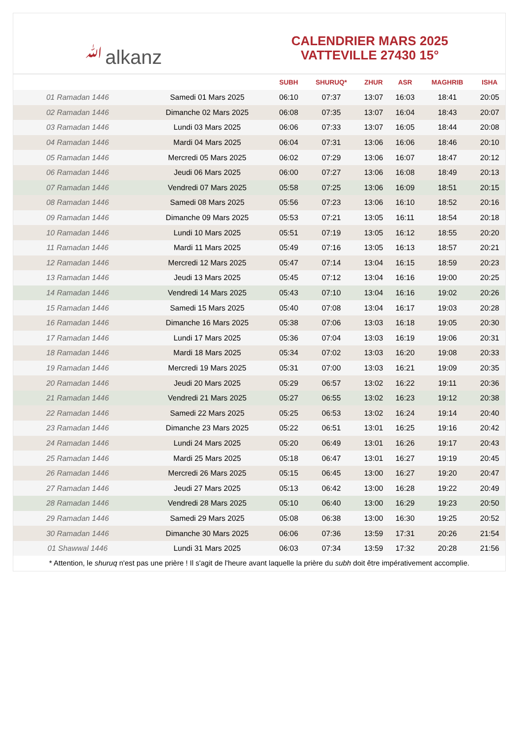ﷲalkanz
CALENDRIER MARS 2025
VATTEVILLE 27430 15°
| | | SUBH | SHURUQ* | ZHUR | ASR | MAGHRIB | ISHA |
| --- | --- | --- | --- | --- | --- | --- | --- |
| 01 Ramadan 1446 | Samedi 01 Mars 2025 | 06:10 | 07:37 | 13:07 | 16:03 | 18:41 | 20:05 |
| 02 Ramadan 1446 | Dimanche 02 Mars 2025 | 06:08 | 07:35 | 13:07 | 16:04 | 18:43 | 20:07 |
| 03 Ramadan 1446 | Lundi 03 Mars 2025 | 06:06 | 07:33 | 13:07 | 16:05 | 18:44 | 20:08 |
| 04 Ramadan 1446 | Mardi 04 Mars 2025 | 06:04 | 07:31 | 13:06 | 16:06 | 18:46 | 20:10 |
| 05 Ramadan 1446 | Mercredi 05 Mars 2025 | 06:02 | 07:29 | 13:06 | 16:07 | 18:47 | 20:12 |
| 06 Ramadan 1446 | Jeudi 06 Mars 2025 | 06:00 | 07:27 | 13:06 | 16:08 | 18:49 | 20:13 |
| 07 Ramadan 1446 | Vendredi 07 Mars 2025 | 05:58 | 07:25 | 13:06 | 16:09 | 18:51 | 20:15 |
| 08 Ramadan 1446 | Samedi 08 Mars 2025 | 05:56 | 07:23 | 13:06 | 16:10 | 18:52 | 20:16 |
| 09 Ramadan 1446 | Dimanche 09 Mars 2025 | 05:53 | 07:21 | 13:05 | 16:11 | 18:54 | 20:18 |
| 10 Ramadan 1446 | Lundi 10 Mars 2025 | 05:51 | 07:19 | 13:05 | 16:12 | 18:55 | 20:20 |
| 11 Ramadan 1446 | Mardi 11 Mars 2025 | 05:49 | 07:16 | 13:05 | 16:13 | 18:57 | 20:21 |
| 12 Ramadan 1446 | Mercredi 12 Mars 2025 | 05:47 | 07:14 | 13:04 | 16:15 | 18:59 | 20:23 |
| 13 Ramadan 1446 | Jeudi 13 Mars 2025 | 05:45 | 07:12 | 13:04 | 16:16 | 19:00 | 20:25 |
| 14 Ramadan 1446 | Vendredi 14 Mars 2025 | 05:43 | 07:10 | 13:04 | 16:16 | 19:02 | 20:26 |
| 15 Ramadan 1446 | Samedi 15 Mars 2025 | 05:40 | 07:08 | 13:04 | 16:17 | 19:03 | 20:28 |
| 16 Ramadan 1446 | Dimanche 16 Mars 2025 | 05:38 | 07:06 | 13:03 | 16:18 | 19:05 | 20:30 |
| 17 Ramadan 1446 | Lundi 17 Mars 2025 | 05:36 | 07:04 | 13:03 | 16:19 | 19:06 | 20:31 |
| 18 Ramadan 1446 | Mardi 18 Mars 2025 | 05:34 | 07:02 | 13:03 | 16:20 | 19:08 | 20:33 |
| 19 Ramadan 1446 | Mercredi 19 Mars 2025 | 05:31 | 07:00 | 13:03 | 16:21 | 19:09 | 20:35 |
| 20 Ramadan 1446 | Jeudi 20 Mars 2025 | 05:29 | 06:57 | 13:02 | 16:22 | 19:11 | 20:36 |
| 21 Ramadan 1446 | Vendredi 21 Mars 2025 | 05:27 | 06:55 | 13:02 | 16:23 | 19:12 | 20:38 |
| 22 Ramadan 1446 | Samedi 22 Mars 2025 | 05:25 | 06:53 | 13:02 | 16:24 | 19:14 | 20:40 |
| 23 Ramadan 1446 | Dimanche 23 Mars 2025 | 05:22 | 06:51 | 13:01 | 16:25 | 19:16 | 20:42 |
| 24 Ramadan 1446 | Lundi 24 Mars 2025 | 05:20 | 06:49 | 13:01 | 16:26 | 19:17 | 20:43 |
| 25 Ramadan 1446 | Mardi 25 Mars 2025 | 05:18 | 06:47 | 13:01 | 16:27 | 19:19 | 20:45 |
| 26 Ramadan 1446 | Mercredi 26 Mars 2025 | 05:15 | 06:45 | 13:00 | 16:27 | 19:20 | 20:47 |
| 27 Ramadan 1446 | Jeudi 27 Mars 2025 | 05:13 | 06:42 | 13:00 | 16:28 | 19:22 | 20:49 |
| 28 Ramadan 1446 | Vendredi 28 Mars 2025 | 05:10 | 06:40 | 13:00 | 16:29 | 19:23 | 20:50 |
| 29 Ramadan 1446 | Samedi 29 Mars 2025 | 05:08 | 06:38 | 13:00 | 16:30 | 19:25 | 20:52 |
| 30 Ramadan 1446 | Dimanche 30 Mars 2025 | 06:06 | 07:36 | 13:59 | 17:31 | 20:26 | 21:54 |
| 01 Shawwal 1446 | Lundi 31 Mars 2025 | 06:03 | 07:34 | 13:59 | 17:32 | 20:28 | 21:56 |
* Attention, le shuruq n'est pas une prière ! Il s'agit de l'heure avant laquelle la prière du subh doit être impérativement accomplie.